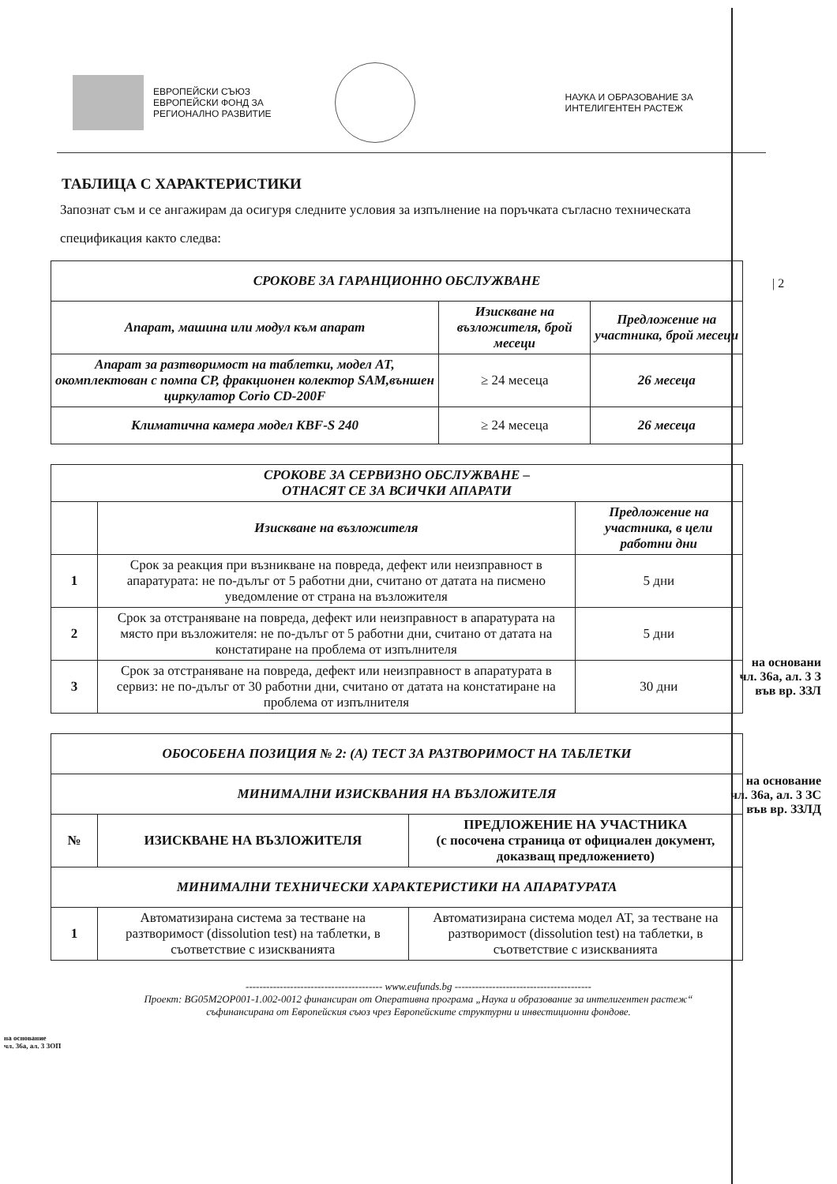ЕВРОПЕЙСКИ СЪЮЗ
ЕВРОПЕЙСКИ ФОНД ЗА
РЕГИОНАЛНО РАЗВИТИЕ
НАУКА И ОБРАЗОВАНИЕ ЗА
ИНТЕЛИГЕНТЕН РАСТЕЖ
| 2
ТАБЛИЦА С ХАРАКТЕРИСТИКИ
Запознат съм и се ангажирам да осигуря следните условия за изпълнение на поръчката съгласно техническата спецификация както следва:
| СРОКОВЕ ЗА ГАРАНЦИОННО ОБСЛУЖВАНЕ | | |
| Апарат, машина или модул към апарат | Изискване на възложителя, брой месеци | Предложение на участника, брой месеци |
| Апарат за разтворимост на таблетки, модел АТ, окомплектован с помпа CP, фракционен колектор SAM,външен циркулатор Corio CD-200F | ≥ 24 месеца | 26 месеца |
| Климатична камера модел KBF-S 240 | ≥ 24 месеца | 26 месеца |
| СРОКОВЕ ЗА СЕРВИЗНО ОБСЛУЖВАНЕ – ОТНАСЯТ СЕ ЗА ВСИЧКИ АПАРАТИ | | |
| | Изискване на възложителя | Предложение на участника, в цели работни дни |
| 1 | Срок за реакция при възникване на повреда, дефект или неизправност в апаратурата: не по-дълъг от 5 работни дни, считано от датата на писмено уведомление от страна на възложителя | 5 дни |
| 2 | Срок за отстраняване на повреда, дефект или неизправност в апаратурата на място при възложителя: не по-дълъг от 5 работни дни, считано от датата на констатиране на проблема от изпълнителя | 5 дни |
| 3 | Срок за отстраняване на повреда, дефект или неизправност в апаратурата в сервиз: не по-дълъг от 30 работни дни, считано от датата на констатиране на проблема от изпълнителя | 30 дни |
на основани
чл. 36а, ал. 3 З
във вр. ЗЗЛ
на основание
чл. 36а, ал. 3 ЗС
във вр. ЗЗЛД
| ОБОСОБЕНА ПОЗИЦИЯ № 2: (А) ТЕСТ ЗА РАЗТВОРИМОСТ НА ТАБЛЕТКИ | | |
| МИНИМАЛНИ ИЗИСКВАНИЯ НА ВЪЗЛОЖИТЕЛЯ | | |
| № | ИЗИСКВАНЕ НА ВЪЗЛОЖИТЕЛЯ | ПРЕДЛОЖЕНИЕ НА УЧАСТНИКА (с посочена страница от официален документ, доказващ предложението) |
| МИНИМАЛНИ ТЕХНИЧЕСКИ ХАРАКТЕРИСТИКИ НА АПАРАТУРАТА | | |
| 1 | Автоматизирана система за тестване на разтворимост (dissolution test) на таблетки, в съответствие с изискванията | Автоматизирана система модел АТ, за тестване на разтворимост (dissolution test) на таблетки, в съответствие с изискванията |
---------------------------------------- www.eufunds.bg ----------------------------------------
Проект: BG05M2OP001-1.002-0012 финансиран от Оперативна програма „Наука и образование за интелигентен растеж“
съфинансирана от Европейския съюз чрез Европейските структурни и инвестиционни фондове.
на основание
чл. 36а, ал. 3 ЗОП